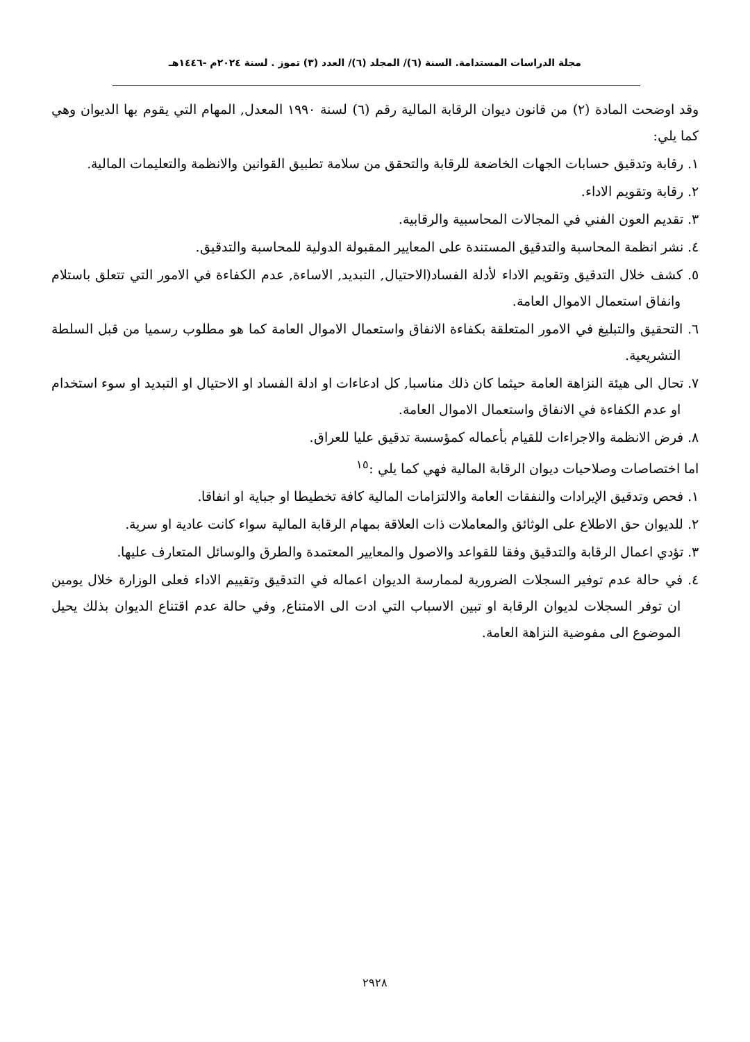مجلة الدراسات المستدامة. السنة (٦)/ المجلد (٦)/ العدد (٣) تموز . لسنة ٢٠٢٤م -١٤٤٦هـ
وقد اوضحت المادة (٢) من قانون ديوان الرقابة المالية رقم (٦) لسنة ١٩٩٠ المعدل, المهام التي يقوم بها الديوان وهي كما يلي:
١. رقابة وتدقيق حسابات الجهات الخاضعة للرقابة والتحقق من سلامة تطبيق القوانين والانظمة والتعليمات المالية.
٢. رقابة وتقويم الاداء.
٣. تقديم العون الفني في المجالات المحاسبية والرقابية.
٤. نشر انظمة المحاسبة والتدقيق المستندة على المعايير المقبولة الدولية للمحاسبة والتدقيق.
٥. كشف خلال التدقيق وتقويم الاداء لأدلة الفساد(الاحتيال, التبديد, الاساءة, عدم الكفاءة في الامور التي تتعلق باستلام وانفاق استعمال الاموال العامة.
٦. التحقيق والتبليغ في الامور المتعلقة بكفاءة الانفاق واستعمال الاموال العامة كما هو مطلوب رسميا من قبل السلطة التشريعية.
٧. تحال الى هيئة النزاهة العامة حيثما كان ذلك مناسبا, كل ادعاءات او ادلة الفساد او الاحتيال او التبديد او سوء استخدام او عدم الكفاءة في الانفاق واستعمال الاموال العامة.
٨. فرض الانظمة والاجراءات للقيام بأعماله كمؤسسة تدقيق عليا للعراق.
اما اختصاصات وصلاحيات ديوان الرقابة المالية فهي كما يلي :<sup>١٥</sup>
١. فحص وتدقيق الإيرادات والنفقات العامة والالتزامات المالية كافة تخطيطا او جباية او انفاقا.
٢. للديوان حق الاطلاع على الوثائق والمعاملات ذات العلاقة بمهام الرقابة المالية سواء كانت عادية او سرية.
٣. تؤدي اعمال الرقابة والتدقيق وفقا للقواعد والاصول والمعايير المعتمدة والطرق والوسائل المتعارف عليها.
٤. في حالة عدم توفير السجلات الضرورية لممارسة الديوان اعماله في التدقيق وتقييم الاداء فعلى الوزارة خلال يومين ان توفر السجلات لديوان الرقابة او تبين الاسباب التي ادت الى الامتناع, وفي حالة عدم اقتناع الديوان بذلك يحيل الموضوع الى مفوضية النزاهة العامة.
٢٩٢٨